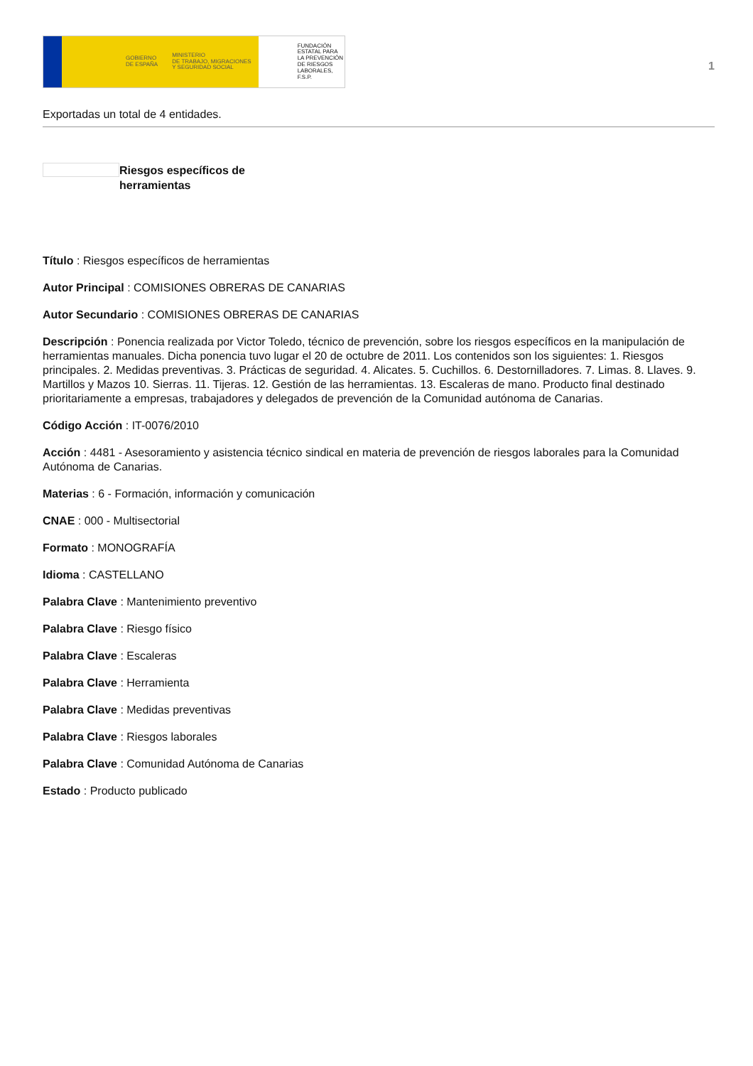GOBIERNO
DE ESPAÑA
MINISTERIO
DE TRABAJO, MIGRACIONES
Y SEGURIDAD SOCIAL
FUNDACIÓN
ESTATAL PARA
LA PREVENCIÓN
DE RIESGOS
LABORALES, F.S.P.
1
Exportadas un total de 4 entidades.
Riesgos específicos de herramientas
Título : Riesgos específicos de herramientas
Autor Principal : COMISIONES OBRERAS DE CANARIAS
Autor Secundario : COMISIONES OBRERAS DE CANARIAS
Descripción : Ponencia realizada por Victor Toledo, técnico de prevención, sobre los riesgos específicos en la manipulación de herramientas manuales. Dicha ponencia tuvo lugar el 20 de octubre de 2011. Los contenidos son los siguientes: 1. Riesgos principales. 2. Medidas preventivas. 3. Prácticas de seguridad. 4. Alicates. 5. Cuchillos. 6. Destornilladores. 7. Limas. 8. Llaves. 9. Martillos y Mazos 10. Sierras. 11. Tijeras. 12. Gestión de las herramientas. 13. Escaleras de mano. Producto final destinado prioritariamente a empresas, trabajadores y delegados de prevención de la Comunidad autónoma de Canarias.
Código Acción : IT-0076/2010
Acción : 4481 - Asesoramiento y asistencia técnico sindical en materia de prevención de riesgos laborales para la Comunidad Autónoma de Canarias.
Materias : 6 - Formación, información y comunicación
CNAE : 000 - Multisectorial
Formato : MONOGRAFÍA
Idioma : CASTELLANO
Palabra Clave : Mantenimiento preventivo
Palabra Clave : Riesgo físico
Palabra Clave : Escaleras
Palabra Clave : Herramienta
Palabra Clave : Medidas preventivas
Palabra Clave : Riesgos laborales
Palabra Clave : Comunidad Autónoma de Canarias
Estado : Producto publicado